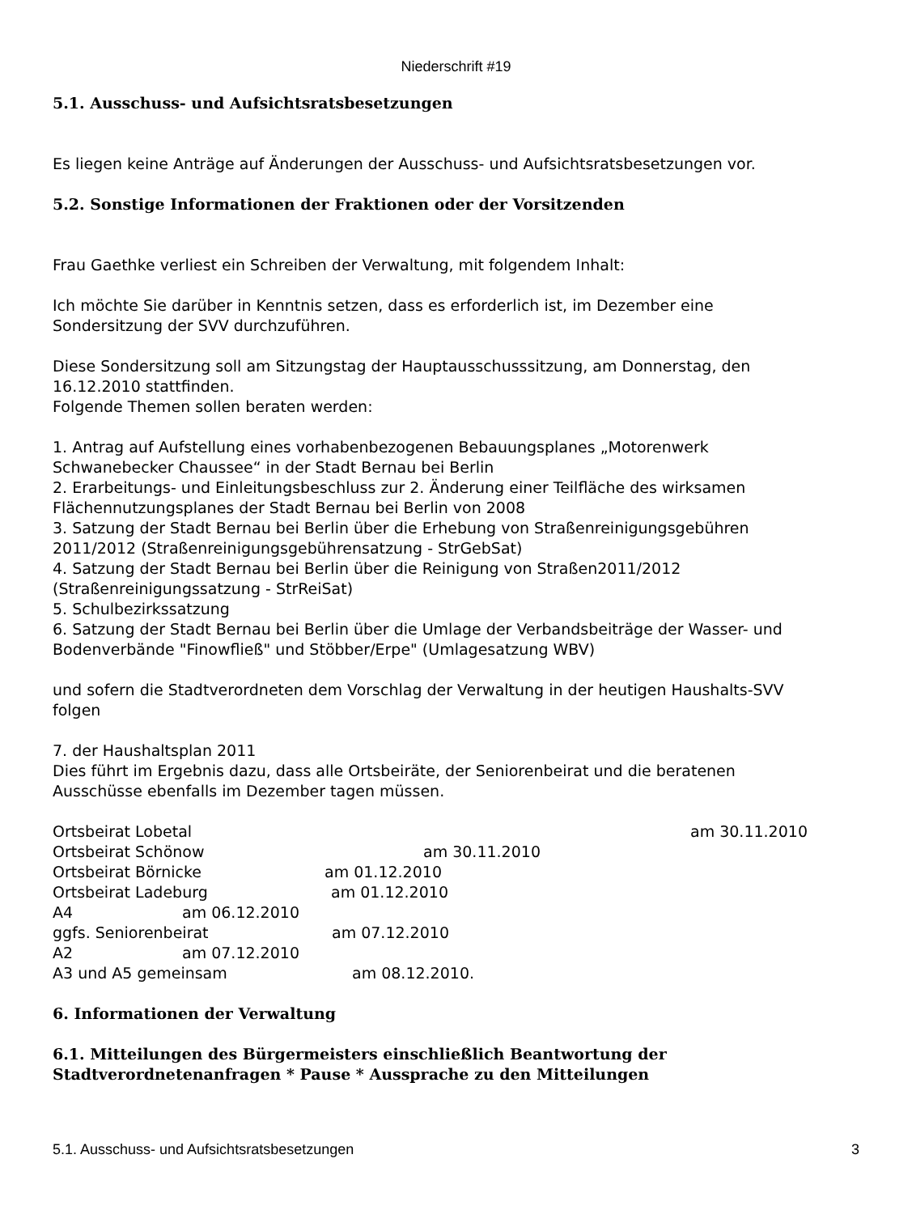Niederschrift #19
5.1. Ausschuss- und Aufsichtsratsbesetzungen
Es liegen keine Anträge auf Änderungen der Ausschuss- und Aufsichtsratsbesetzungen vor.
5.2. Sonstige Informationen der Fraktionen oder der Vorsitzenden
Frau Gaethke verliest ein Schreiben der Verwaltung, mit folgendem Inhalt:
Ich möchte Sie darüber in Kenntnis setzen, dass es erforderlich ist, im Dezember eine
Sondersitzung der SVV durchzuführen.
Diese Sondersitzung soll am Sitzungstag der Hauptausschusssitzung, am Donnerstag, den
16.12.2010 stattfinden.
Folgende Themen sollen beraten werden:
1. Antrag auf Aufstellung eines vorhabenbezogenen Bebauungsplanes „Motorenwerk
Schwanebecker Chaussee“ in der Stadt Bernau bei Berlin
2. Erarbeitungs- und Einleitungsbeschluss zur 2. Änderung einer Teilfläche des wirksamen
Flächennutzungsplanes der Stadt Bernau bei Berlin von 2008
3. Satzung der Stadt Bernau bei Berlin über die Erhebung von Straßenreinigungsgebühren
2011/2012 (Straßenreinigungsgebührensatzung - StrGebSat)
4. Satzung der Stadt Bernau bei Berlin über die Reinigung von Straßen2011/2012
(Straßenreinigungssatzung - StrReiSat)
5. Schulbezirkssatzung
6. Satzung der Stadt Bernau bei Berlin über die Umlage der Verbandsbeiträge der Wasser- und
Bodenverbände "Finowfließ" und Stöbber/Erpe" (Umlagesatzung WBV)
und sofern die Stadtverordneten dem Vorschlag der Verwaltung in der heutigen Haushalts-SVV
folgen
7. der Haushaltsplan 2011
Dies führt im Ergebnis dazu, dass alle Ortsbeiräte, der Seniorenbeirat und die beratenen
Ausschüsse ebenfalls im Dezember tagen müssen.
Ortsbeirat Lobetal am 30.11.2010
Ortsbeirat Schönow am 30.11.2010
Ortsbeirat Börnicke am 01.12.2010
Ortsbeirat Ladeburg am 01.12.2010
A4 am 06.12.2010
ggfs. Seniorenbeirat am 07.12.2010
A2 am 07.12.2010
A3 und A5 gemeinsam am 08.12.2010.
6. Informationen der Verwaltung
6.1. Mitteilungen des Bürgermeisters einschließlich Beantwortung der
Stadtverordnetenanfragen * Pause * Aussprache zu den Mitteilungen
5.1. Ausschuss- und Aufsichtsratsbesetzungen 3